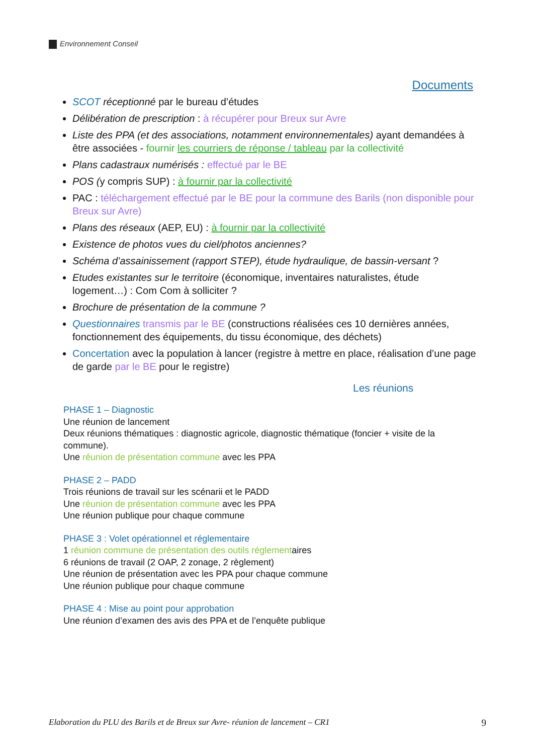Environnement Conseil
Documents
SCOT réceptionné par le bureau d’études
Délibération de prescription : à récupérer pour Breux sur Avre
Liste des PPA (et des associations, notamment environnementales) ayant demandées à être associées - fournir les courriers de réponse / tableau par la collectivité
Plans cadastraux numérisés : effectué par le BE
POS (y compris SUP) : à fournir par la collectivité
PAC : téléchargement effectué par le BE pour la commune des Barils (non disponible pour Breux sur Avre)
Plans des réseaux (AEP, EU) : à fournir par la collectivité
Existence de photos vues du ciel/photos anciennes?
Schéma d’assainissement (rapport STEP), étude hydraulique, de bassin-versant ?
Etudes existantes sur le territoire (économique, inventaires naturalistes, étude logement…) : Com Com à solliciter ?
Brochure de présentation de la commune ?
Questionnaires transmis par le BE (constructions réalisées ces 10 dernières années, fonctionnement des équipements, du tissu économique, des déchets)
Concertation avec la population à lancer (registre à mettre en place, réalisation d’une page de garde par le BE pour le registre)
Les réunions
PHASE 1 – Diagnostic
Une réunion de lancement
Deux réunions thématiques : diagnostic agricole, diagnostic thématique (foncier + visite de la commune).
Une réunion de présentation commune avec les PPA
PHASE 2 – PADD
Trois réunions de travail sur les scénarii et le PADD
Une réunion de présentation commune avec les PPA
Une réunion publique pour chaque commune
PHASE 3 : Volet opérationnel et réglementaire
1 réunion commune de présentation des outils réglementaires
6 réunions de travail (2 OAP, 2 zonage, 2 règlement)
Une réunion de présentation avec les PPA pour chaque commune
Une réunion publique pour chaque commune
PHASE 4 : Mise au point pour approbation
Une réunion d’examen des avis des PPA et de l’enquête publique
Elaboration du PLU des Barils et de Breux sur Avre- réunion de lancement – CR1 9